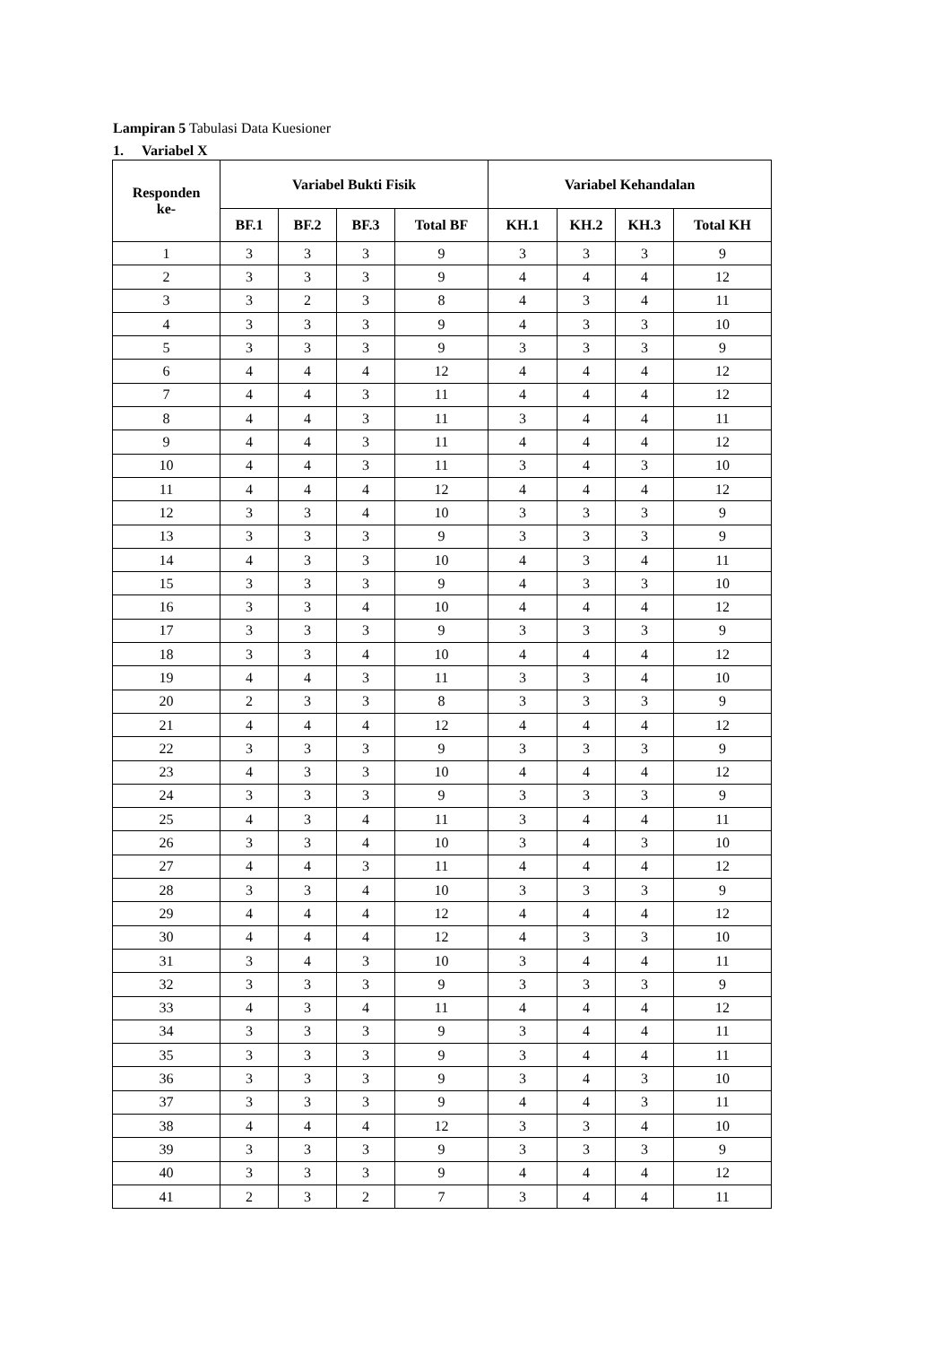Lampiran 5 Tabulasi Data Kuesioner
1. Variabel X
| Responden ke- | Variabel Bukti Fisik | | | | Variabel Kehandalan | | | |
| --- | --- | --- | --- | --- | --- | --- | --- | --- |
| | BF.1 | BF.2 | BF.3 | Total BF | KH.1 | KH.2 | KH.3 | Total KH |
| 1 | 3 | 3 | 3 | 9 | 3 | 3 | 3 | 9 |
| 2 | 3 | 3 | 3 | 9 | 4 | 4 | 4 | 12 |
| 3 | 3 | 2 | 3 | 8 | 4 | 3 | 4 | 11 |
| 4 | 3 | 3 | 3 | 9 | 4 | 3 | 3 | 10 |
| 5 | 3 | 3 | 3 | 9 | 3 | 3 | 3 | 9 |
| 6 | 4 | 4 | 4 | 12 | 4 | 4 | 4 | 12 |
| 7 | 4 | 4 | 3 | 11 | 4 | 4 | 4 | 12 |
| 8 | 4 | 4 | 3 | 11 | 3 | 4 | 4 | 11 |
| 9 | 4 | 4 | 3 | 11 | 4 | 4 | 4 | 12 |
| 10 | 4 | 4 | 3 | 11 | 3 | 4 | 3 | 10 |
| 11 | 4 | 4 | 4 | 12 | 4 | 4 | 4 | 12 |
| 12 | 3 | 3 | 4 | 10 | 3 | 3 | 3 | 9 |
| 13 | 3 | 3 | 3 | 9 | 3 | 3 | 3 | 9 |
| 14 | 4 | 3 | 3 | 10 | 4 | 3 | 4 | 11 |
| 15 | 3 | 3 | 3 | 9 | 4 | 3 | 3 | 10 |
| 16 | 3 | 3 | 4 | 10 | 4 | 4 | 4 | 12 |
| 17 | 3 | 3 | 3 | 9 | 3 | 3 | 3 | 9 |
| 18 | 3 | 3 | 4 | 10 | 4 | 4 | 4 | 12 |
| 19 | 4 | 4 | 3 | 11 | 3 | 3 | 4 | 10 |
| 20 | 2 | 3 | 3 | 8 | 3 | 3 | 3 | 9 |
| 21 | 4 | 4 | 4 | 12 | 4 | 4 | 4 | 12 |
| 22 | 3 | 3 | 3 | 9 | 3 | 3 | 3 | 9 |
| 23 | 4 | 3 | 3 | 10 | 4 | 4 | 4 | 12 |
| 24 | 3 | 3 | 3 | 9 | 3 | 3 | 3 | 9 |
| 25 | 4 | 3 | 4 | 11 | 3 | 4 | 4 | 11 |
| 26 | 3 | 3 | 4 | 10 | 3 | 4 | 3 | 10 |
| 27 | 4 | 4 | 3 | 11 | 4 | 4 | 4 | 12 |
| 28 | 3 | 3 | 4 | 10 | 3 | 3 | 3 | 9 |
| 29 | 4 | 4 | 4 | 12 | 4 | 4 | 4 | 12 |
| 30 | 4 | 4 | 4 | 12 | 4 | 3 | 3 | 10 |
| 31 | 3 | 4 | 3 | 10 | 3 | 4 | 4 | 11 |
| 32 | 3 | 3 | 3 | 9 | 3 | 3 | 3 | 9 |
| 33 | 4 | 3 | 4 | 11 | 4 | 4 | 4 | 12 |
| 34 | 3 | 3 | 3 | 9 | 3 | 4 | 4 | 11 |
| 35 | 3 | 3 | 3 | 9 | 3 | 4 | 4 | 11 |
| 36 | 3 | 3 | 3 | 9 | 3 | 4 | 3 | 10 |
| 37 | 3 | 3 | 3 | 9 | 4 | 4 | 3 | 11 |
| 38 | 4 | 4 | 4 | 12 | 3 | 3 | 4 | 10 |
| 39 | 3 | 3 | 3 | 9 | 3 | 3 | 3 | 9 |
| 40 | 3 | 3 | 3 | 9 | 4 | 4 | 4 | 12 |
| 41 | 2 | 3 | 2 | 7 | 3 | 4 | 4 | 11 |